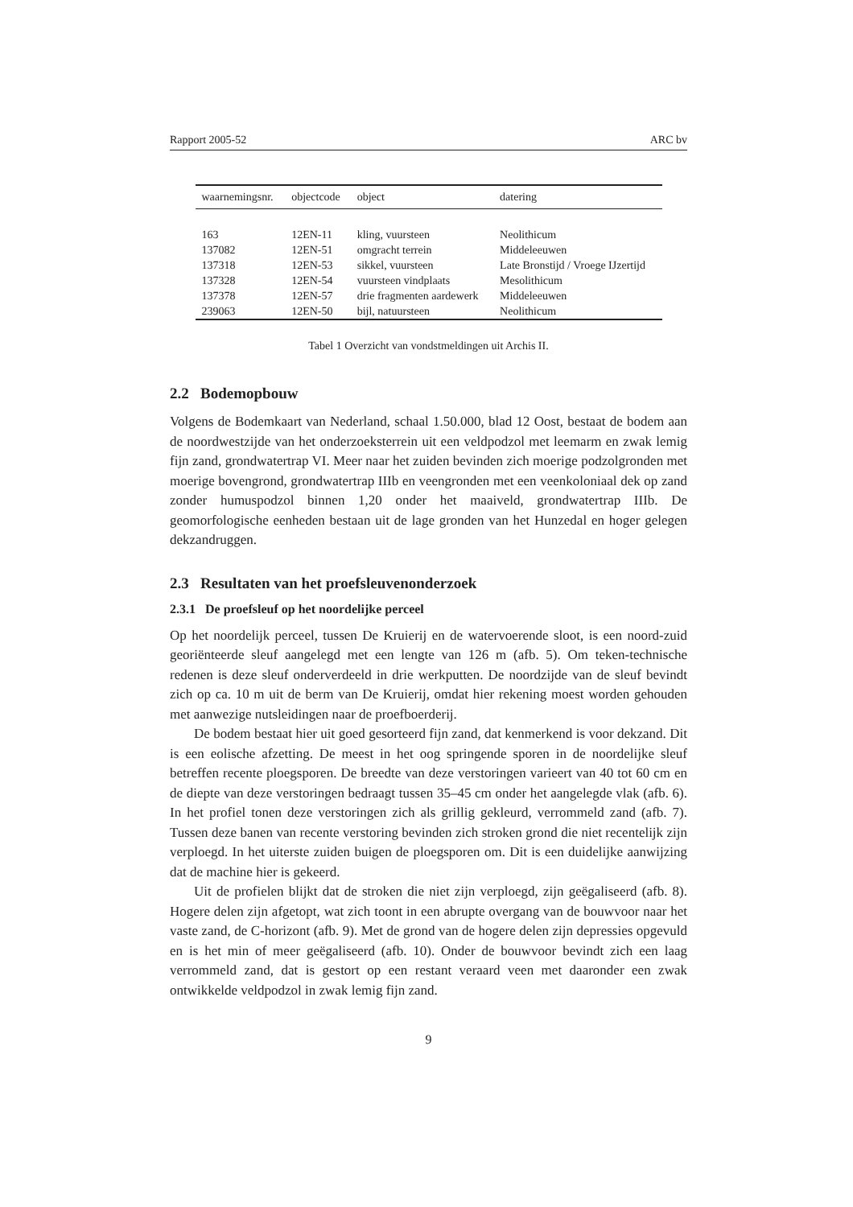Rapport 2005-52 ARC bv
| waarnemingsnr. | objectcode | object | datering |
| --- | --- | --- | --- |
| 163 | 12EN-11 | kling, vuursteen | Neolithicum |
| 137082 | 12EN-51 | omgracht terrein | Middeleeuwen |
| 137318 | 12EN-53 | sikkel, vuursteen | Late Bronstijd / Vroege IJzertijd |
| 137328 | 12EN-54 | vuursteen vindplaats | Mesolithicum |
| 137378 | 12EN-57 | drie fragmenten aardewerk | Middeleeuwen |
| 239063 | 12EN-50 | bijl, natuursteen | Neolithicum |
Tabel 1 Overzicht van vondstmeldingen uit Archis II.
2.2 Bodemopbouw
Volgens de Bodemkaart van Nederland, schaal 1.50.000, blad 12 Oost, bestaat de bodem aan de noordwestzijde van het onderzoeksterrein uit een veldpodzol met leemarm en zwak lemig fijn zand, grondwatertrap VI. Meer naar het zuiden bevinden zich moerige podzolgronden met moerige bovengrond, grondwatertrap IIIb en veengronden met een veenkoloniaal dek op zand zonder humuspodzol binnen 1,20 onder het maaiveld, grondwatertrap IIIb. De geomorfologische eenheden bestaan uit de lage gronden van het Hunzedal en hoger gelegen dekzandruggen.
2.3 Resultaten van het proefsleuvenonderzoek
2.3.1 De proefsleuf op het noordelijke perceel
Op het noordelijk perceel, tussen De Kruierij en de watervoerende sloot, is een noord-zuid georiënteerde sleuf aangelegd met een lengte van 126 m (afb. 5). Om teken-technische redenen is deze sleuf onderverdeeld in drie werkputten. De noordzijde van de sleuf bevindt zich op ca. 10 m uit de berm van De Kruierij, omdat hier rekening moest worden gehouden met aanwezige nutsleidingen naar de proefboerderij.
De bodem bestaat hier uit goed gesorteerd fijn zand, dat kenmerkend is voor dekzand. Dit is een eolische afzetting. De meest in het oog springende sporen in de noordelijke sleuf betreffen recente ploegsporen. De breedte van deze verstoringen varieert van 40 tot 60 cm en de diepte van deze verstoringen bedraagt tussen 35–45 cm onder het aangelegde vlak (afb. 6). In het profiel tonen deze verstoringen zich als grillig gekleurd, verrommeld zand (afb. 7). Tussen deze banen van recente verstoring bevinden zich stroken grond die niet recentelijk zijn verploegd. In het uiterste zuiden buigen de ploegsporen om. Dit is een duidelijke aanwijzing dat de machine hier is gekeerd.
Uit de profielen blijkt dat de stroken die niet zijn verploegd, zijn geëgaliseerd (afb. 8). Hogere delen zijn afgetopt, wat zich toont in een abrupte overgang van de bouwvoor naar het vaste zand, de C-horizont (afb. 9). Met de grond van de hogere delen zijn depressies opgevuld en is het min of meer geëgaliseerd (afb. 10). Onder de bouwvoor bevindt zich een laag verrommeld zand, dat is gestort op een restant veraard veen met daaronder een zwak ontwikkelde veldpodzol in zwak lemig fijn zand.
9